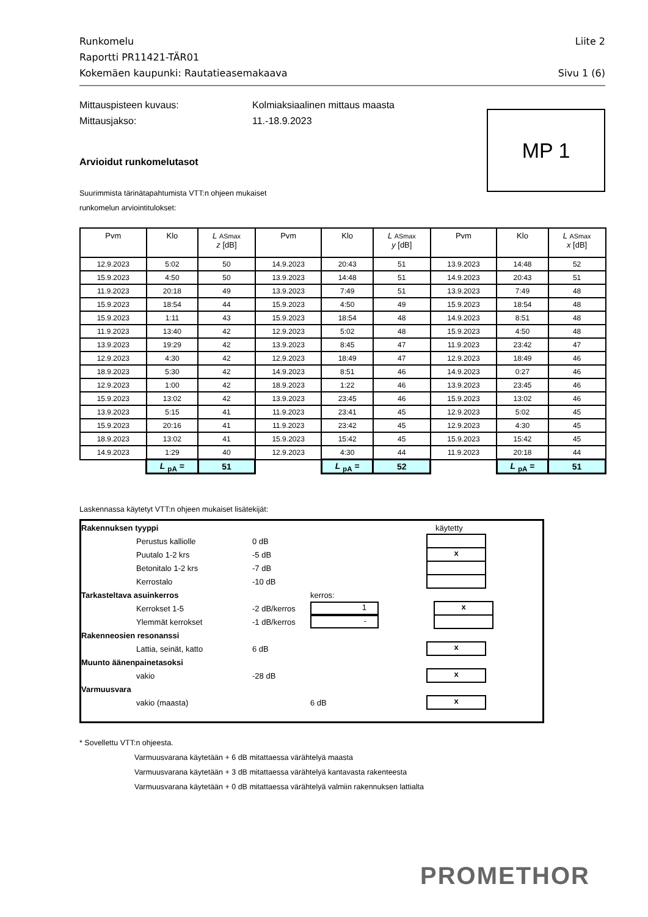Runkomelu
Raportti PR11421-TÄR01
Kokemäen kaupunki: Rautatieasemakaava
Liite 2
Sivu 1 (6)
Mittauspisteen kuvaus: Kolmiaksiaalinen mittaus maasta
Mittausjakso: 11.-18.9.2023
MP 1
Arvioidut runkomelutasot
Suurimmista tärinätapahtumista VTT:n ohjeen mukaiset
runkomelun arviointitulokset:
| Pvm | Klo | L ASmax z [dB] | Pvm | Klo | L ASmax y [dB] | Pvm | Klo | L ASmax x [dB] |
| --- | --- | --- | --- | --- | --- | --- | --- | --- |
| 12.9.2023 | 5:02 | 50 | 14.9.2023 | 20:43 | 51 | 13.9.2023 | 14:48 | 52 |
| 15.9.2023 | 4:50 | 50 | 13.9.2023 | 14:48 | 51 | 14.9.2023 | 20:43 | 51 |
| 11.9.2023 | 20:18 | 49 | 13.9.2023 | 7:49 | 51 | 13.9.2023 | 7:49 | 48 |
| 15.9.2023 | 18:54 | 44 | 15.9.2023 | 4:50 | 49 | 15.9.2023 | 18:54 | 48 |
| 15.9.2023 | 1:11 | 43 | 15.9.2023 | 18:54 | 48 | 14.9.2023 | 8:51 | 48 |
| 11.9.2023 | 13:40 | 42 | 12.9.2023 | 5:02 | 48 | 15.9.2023 | 4:50 | 48 |
| 13.9.2023 | 19:29 | 42 | 13.9.2023 | 8:45 | 47 | 11.9.2023 | 23:42 | 47 |
| 12.9.2023 | 4:30 | 42 | 12.9.2023 | 18:49 | 47 | 12.9.2023 | 18:49 | 46 |
| 18.9.2023 | 5:30 | 42 | 14.9.2023 | 8:51 | 46 | 14.9.2023 | 0:27 | 46 |
| 12.9.2023 | 1:00 | 42 | 18.9.2023 | 1:22 | 46 | 13.9.2023 | 23:45 | 46 |
| 15.9.2023 | 13:02 | 42 | 13.9.2023 | 23:45 | 46 | 15.9.2023 | 13:02 | 46 |
| 13.9.2023 | 5:15 | 41 | 11.9.2023 | 23:41 | 45 | 12.9.2023 | 5:02 | 45 |
| 15.9.2023 | 20:16 | 41 | 11.9.2023 | 23:42 | 45 | 12.9.2023 | 4:30 | 45 |
| 18.9.2023 | 13:02 | 41 | 15.9.2023 | 15:42 | 45 | 15.9.2023 | 15:42 | 45 |
| 14.9.2023 | 1:29 | 40 | 12.9.2023 | 4:30 | 44 | 11.9.2023 | 20:18 | 44 |
| | L <sub>pA</sub> = | 51 | | L <sub>pA</sub> = | 52 | | L <sub>pA</sub> = | 51 |
Laskennassa käytetyt VTT:n ohjeen mukaiset lisätekijät:
Rakennuksen tyyppi käytetty
Perustus kalliolle 0 dB
Puutalo 1-2 krs -5 dB
x
Betonitalo 1-2 krs -7 dB
Kerrostalo -10 dB
Tarkasteltava asuinkerros kerros:
Kerrokset 1-5 -2 dB/kerros
1
x
Ylemmät kerrokset -1 dB/kerros
-
Rakenneosien resonanssi
Lattia, seinät, katto 6 dB
x
Muunto äänenpainetasoksi
vakio -28 dB
x
Varmuusvara
vakio (maasta) 6 dB
x
* Sovellettu VTT:n ohjeesta.
Varmuusvarana käytetään + 6 dB mitattaessa värähtelyä maasta
Varmuusvarana käytetään + 3 dB mitattaessa värähtelyä kantavasta rakenteesta
Varmuusvarana käytetään + 0 dB mitattaessa värähtelyä valmiin rakennuksen lattialta
PROMETHOR